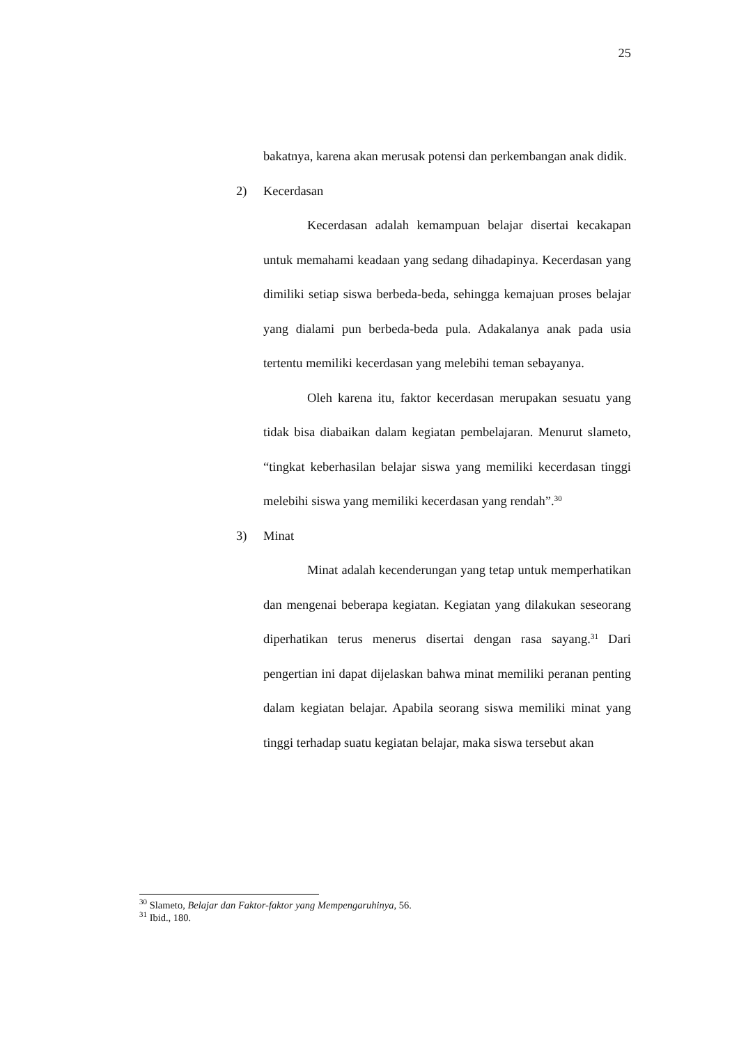25
bakatnya, karena akan merusak potensi dan perkembangan anak didik.
2) Kecerdasan
Kecerdasan adalah kemampuan belajar disertai kecakapan untuk memahami keadaan yang sedang dihadapinya. Kecerdasan yang dimiliki setiap siswa berbeda-beda, sehingga kemajuan proses belajar yang dialami pun berbeda-beda pula. Adakalanya anak pada usia tertentu memiliki kecerdasan yang melebihi teman sebayanya.
Oleh karena itu, faktor kecerdasan merupakan sesuatu yang tidak bisa diabaikan dalam kegiatan pembelajaran. Menurut slameto, “tingkat keberhasilan belajar siswa yang memiliki kecerdasan tinggi melebihi siswa yang memiliki kecerdasan yang rendah”.<sup>30</sup>
3) Minat
Minat adalah kecenderungan yang tetap untuk memperhatikan dan mengenai beberapa kegiatan. Kegiatan yang dilakukan seseorang diperhatikan terus menerus disertai dengan rasa sayang.<sup>31</sup> Dari pengertian ini dapat dijelaskan bahwa minat memiliki peranan penting dalam kegiatan belajar. Apabila seorang siswa memiliki minat yang tinggi terhadap suatu kegiatan belajar, maka siswa tersebut akan
<sup>30</sup> Slameto, Belajar dan Faktor-faktor yang Mempengaruhinya, 56.
<sup>31</sup> Ibid., 180.